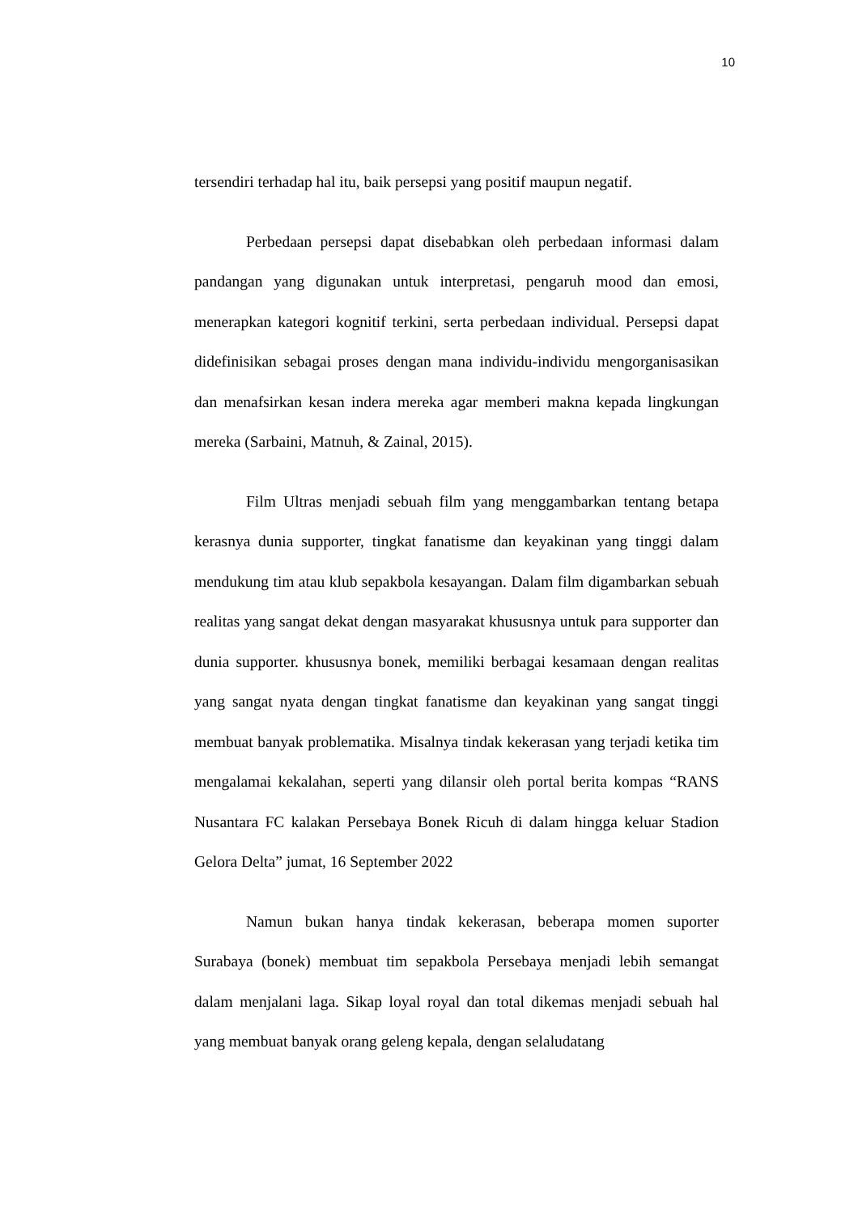10
tersendiri terhadap hal itu, baik persepsi yang positif maupun negatif.
Perbedaan persepsi dapat disebabkan oleh perbedaan informasi dalam pandangan yang digunakan untuk interpretasi, pengaruh mood dan emosi, menerapkan kategori kognitif terkini, serta perbedaan individual. Persepsi dapat didefinisikan sebagai proses dengan mana individu-individu mengorganisasikan dan menafsirkan kesan indera mereka agar memberi makna kepada lingkungan mereka (Sarbaini, Matnuh, & Zainal, 2015).
Film Ultras menjadi sebuah film yang menggambarkan tentang betapa kerasnya dunia supporter, tingkat fanatisme dan keyakinan yang tinggi dalam mendukung tim atau klub sepakbola kesayangan. Dalam film digambarkan sebuah realitas yang sangat dekat dengan masyarakat khususnya untuk para supporter dan dunia supporter. khususnya bonek, memiliki berbagai kesamaan dengan realitas yang sangat nyata dengan tingkat fanatisme dan keyakinan yang sangat tinggi membuat banyak problematika. Misalnya tindak kekerasan yang terjadi ketika tim mengalamai kekalahan, seperti yang dilansir oleh portal berita kompas “RANS Nusantara FC kalakan Persebaya Bonek Ricuh di dalam hingga keluar Stadion Gelora Delta” jumat, 16 September 2022
Namun bukan hanya tindak kekerasan, beberapa momen suporter Surabaya (bonek) membuat tim sepakbola Persebaya menjadi lebih semangat dalam menjalani laga. Sikap loyal royal dan total dikemas menjadi sebuah hal yang membuat banyak orang geleng kepala, dengan selaludatang